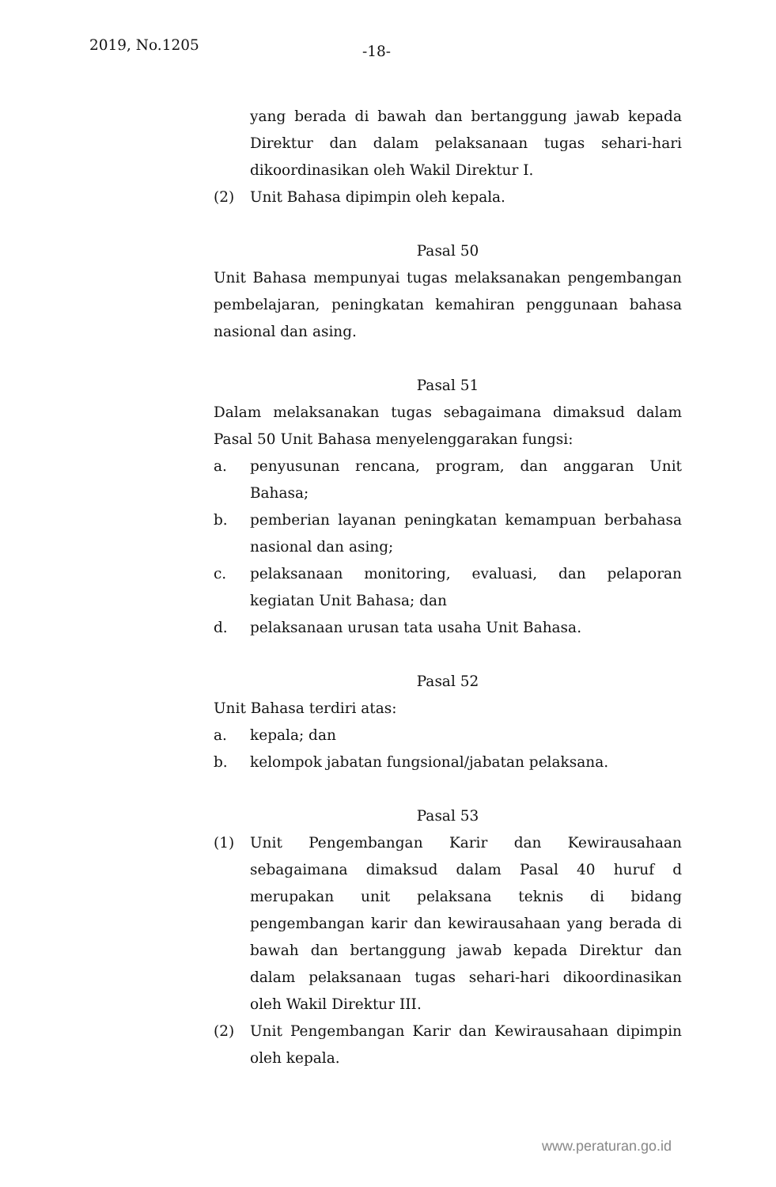2019, No.1205 -18-
yang berada di bawah dan bertanggung jawab kepada Direktur dan dalam pelaksanaan tugas sehari-hari dikoordinasikan oleh Wakil Direktur I.
(2) Unit Bahasa dipimpin oleh kepala.
Pasal 50
Unit Bahasa mempunyai tugas melaksanakan pengembangan pembelajaran, peningkatan kemahiran penggunaan bahasa nasional dan asing.
Pasal 51
Dalam melaksanakan tugas sebagaimana dimaksud dalam Pasal 50 Unit Bahasa menyelenggarakan fungsi:
a. penyusunan rencana, program, dan anggaran Unit Bahasa;
b. pemberian layanan peningkatan kemampuan berbahasa nasional dan asing;
c. pelaksanaan monitoring, evaluasi, dan pelaporan kegiatan Unit Bahasa; dan
d. pelaksanaan urusan tata usaha Unit Bahasa.
Pasal 52
Unit Bahasa terdiri atas:
a. kepala; dan
b. kelompok jabatan fungsional/jabatan pelaksana.
Pasal 53
(1) Unit Pengembangan Karir dan Kewirausahaan sebagaimana dimaksud dalam Pasal 40 huruf d merupakan unit pelaksana teknis di bidang pengembangan karir dan kewirausahaan yang berada di bawah dan bertanggung jawab kepada Direktur dan dalam pelaksanaan tugas sehari-hari dikoordinasikan oleh Wakil Direktur III.
(2) Unit Pengembangan Karir dan Kewirausahaan dipimpin oleh kepala.
www.peraturan.go.id